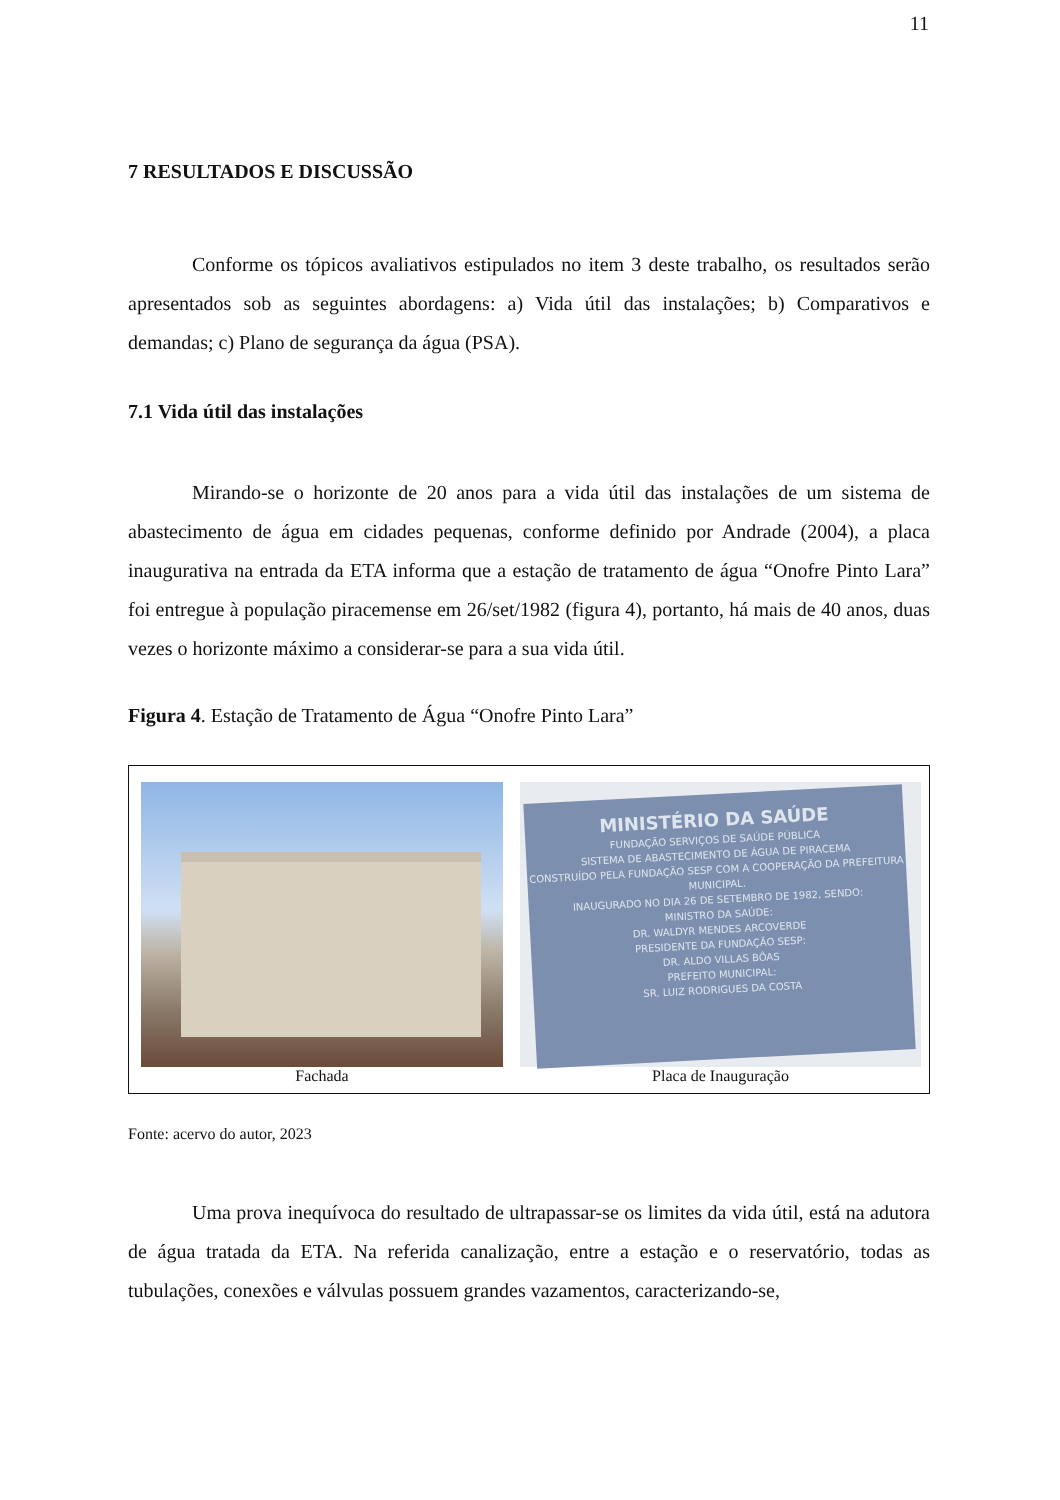11
7 RESULTADOS E DISCUSSÃO
Conforme os tópicos avaliativos estipulados no item 3 deste trabalho, os resultados serão apresentados sob as seguintes abordagens: a) Vida útil das instalações; b) Comparativos e demandas; c) Plano de segurança da água (PSA).
7.1 Vida útil das instalações
Mirando-se o horizonte de 20 anos para a vida útil das instalações de um sistema de abastecimento de água em cidades pequenas, conforme definido por Andrade (2004), a placa inaugurativa na entrada da ETA informa que a estação de tratamento de água “Onofre Pinto Lara” foi entregue à população piracemense em 26/set/1982 (figura 4), portanto, há mais de 40 anos, duas vezes o horizonte máximo a considerar-se para a sua vida útil.
Figura 4. Estação de Tratamento de Água “Onofre Pinto Lara”
Fachada
MINISTÉRIO DA SAÚDE
FUNDAÇÃO SERVIÇOS DE SAÚDE PÚBLICA
SISTEMA DE ABASTECIMENTO DE ÁGUA DE PIRACEMA
CONSTRUÍDO PELA FUNDAÇÃO SESP COM A COOPERAÇÃO DA PREFEITURA MUNICIPAL.
INAUGURADO NO DIA 26 DE SETEMBRO DE 1982, SENDO:
MINISTRO DA SAÚDE:
DR. WALDYR MENDES ARCOVERDE
PRESIDENTE DA FUNDAÇÃO SESP:
DR. ALDO VILLAS BÔAS
PREFEITO MUNICIPAL:
SR. LUIZ RODRIGUES DA COSTA
Placa de Inauguração
Fonte: acervo do autor, 2023
Uma prova inequívoca do resultado de ultrapassar-se os limites da vida útil, está na adutora de água tratada da ETA. Na referida canalização, entre a estação e o reservatório, todas as tubulações, conexões e válvulas possuem grandes vazamentos, caracterizando-se,